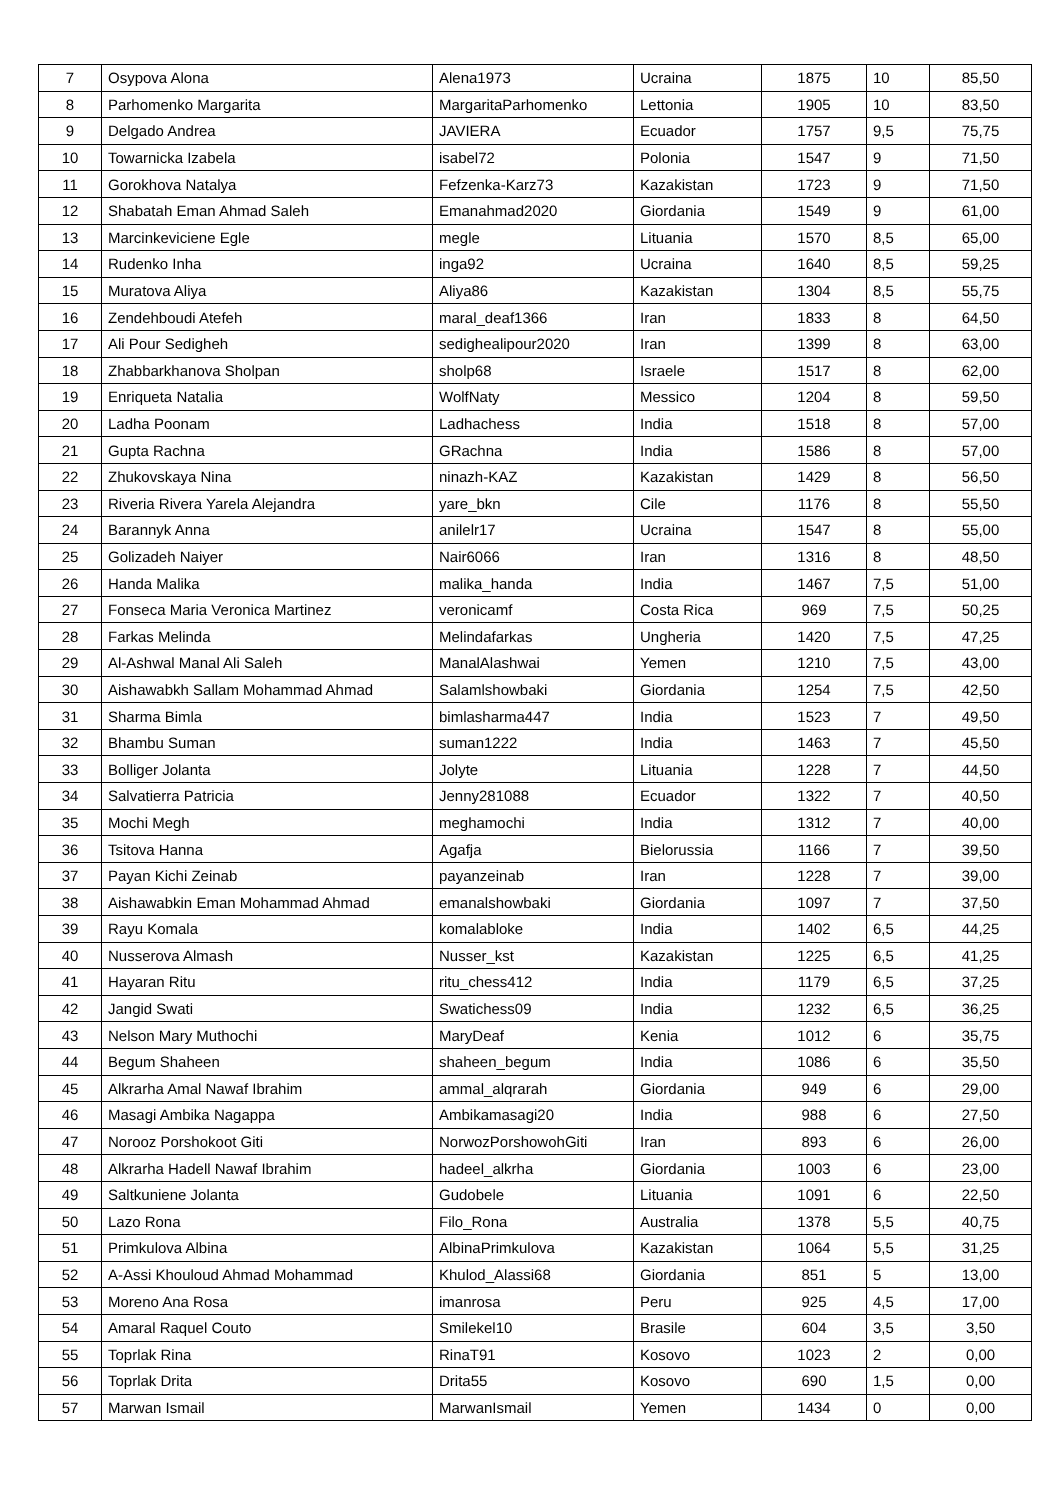| 7 | Osypova Alona | Alena1973 | Ucraina | 1875 | 10 | 85,50 |
| 8 | Parhomenko Margarita | MargaritaParhomenko | Lettonia | 1905 | 10 | 83,50 |
| 9 | Delgado Andrea | JAVIERA | Ecuador | 1757 | 9,5 | 75,75 |
| 10 | Towarnicka Izabela | isabel72 | Polonia | 1547 | 9 | 71,50 |
| 11 | Gorokhova Natalya | Fefzenka-Karz73 | Kazakistan | 1723 | 9 | 71,50 |
| 12 | Shabatah Eman Ahmad Saleh | Emanahmad2020 | Giordania | 1549 | 9 | 61,00 |
| 13 | Marcinkeviciene Egle | megle | Lituania | 1570 | 8,5 | 65,00 |
| 14 | Rudenko Inha | inga92 | Ucraina | 1640 | 8,5 | 59,25 |
| 15 | Muratova Aliya | Aliya86 | Kazakistan | 1304 | 8,5 | 55,75 |
| 16 | Zendehboudi Atefeh | maral_deaf1366 | Iran | 1833 | 8 | 64,50 |
| 17 | Ali Pour Sedigheh | sedighealipour2020 | Iran | 1399 | 8 | 63,00 |
| 18 | Zhabbarkhanova Sholpan | sholp68 | Israele | 1517 | 8 | 62,00 |
| 19 | Enriqueta Natalia | WolfNaty | Messico | 1204 | 8 | 59,50 |
| 20 | Ladha Poonam | Ladhachess | India | 1518 | 8 | 57,00 |
| 21 | Gupta Rachna | GRachna | India | 1586 | 8 | 57,00 |
| 22 | Zhukovskaya Nina | ninazh-KAZ | Kazakistan | 1429 | 8 | 56,50 |
| 23 | Riveria Rivera Yarela Alejandra | yare_bkn | Cile | 1176 | 8 | 55,50 |
| 24 | Barannyk Anna | anilelr17 | Ucraina | 1547 | 8 | 55,00 |
| 25 | Golizadeh Naiyer | Nair6066 | Iran | 1316 | 8 | 48,50 |
| 26 | Handa Malika | malika_handa | India | 1467 | 7,5 | 51,00 |
| 27 | Fonseca Maria Veronica Martinez | veronicamf | Costa Rica | 969 | 7,5 | 50,25 |
| 28 | Farkas Melinda | Melindafarkas | Ungheria | 1420 | 7,5 | 47,25 |
| 29 | Al-Ashwal Manal Ali Saleh | ManalAlashwai | Yemen | 1210 | 7,5 | 43,00 |
| 30 | Aishawabkh Sallam Mohammad Ahmad | Salamlshowbaki | Giordania | 1254 | 7,5 | 42,50 |
| 31 | Sharma Bimla | bimlasharma447 | India | 1523 | 7 | 49,50 |
| 32 | Bhambu Suman | suman1222 | India | 1463 | 7 | 45,50 |
| 33 | Bolliger Jolanta | Jolyte | Lituania | 1228 | 7 | 44,50 |
| 34 | Salvatierra Patricia | Jenny281088 | Ecuador | 1322 | 7 | 40,50 |
| 35 | Mochi Megh | meghamochi | India | 1312 | 7 | 40,00 |
| 36 | Tsitova Hanna | Agafja | Bielorussia | 1166 | 7 | 39,50 |
| 37 | Payan Kichi Zeinab | payanzeinab | Iran | 1228 | 7 | 39,00 |
| 38 | Aishawabkin Eman Mohammad Ahmad | emanalshowbaki | Giordania | 1097 | 7 | 37,50 |
| 39 | Rayu Komala | komalabloke | India | 1402 | 6,5 | 44,25 |
| 40 | Nusserova Almash | Nusser_kst | Kazakistan | 1225 | 6,5 | 41,25 |
| 41 | Hayaran Ritu | ritu_chess412 | India | 1179 | 6,5 | 37,25 |
| 42 | Jangid Swati | Swatichess09 | India | 1232 | 6,5 | 36,25 |
| 43 | Nelson Mary Muthochi | MaryDeaf | Kenia | 1012 | 6 | 35,75 |
| 44 | Begum Shaheen | shaheen_begum | India | 1086 | 6 | 35,50 |
| 45 | Alkrarha Amal Nawaf Ibrahim | ammal_alqrarah | Giordania | 949 | 6 | 29,00 |
| 46 | Masagi Ambika Nagappa | Ambikamasagi20 | India | 988 | 6 | 27,50 |
| 47 | Norooz Porshokoot Giti | NorwozPorshowohGiti | Iran | 893 | 6 | 26,00 |
| 48 | Alkrarha Hadell Nawaf Ibrahim | hadeel_alkrha | Giordania | 1003 | 6 | 23,00 |
| 49 | Saltkuniene Jolanta | Gudobele | Lituania | 1091 | 6 | 22,50 |
| 50 | Lazo Rona | Filo_Rona | Australia | 1378 | 5,5 | 40,75 |
| 51 | Primkulova Albina | AlbinaPrimkulova | Kazakistan | 1064 | 5,5 | 31,25 |
| 52 | A-Assi Khouloud Ahmad Mohammad | Khulod_Alassi68 | Giordania | 851 | 5 | 13,00 |
| 53 | Moreno Ana Rosa | imanrosa | Peru | 925 | 4,5 | 17,00 |
| 54 | Amaral Raquel Couto | Smilekel10 | Brasile | 604 | 3,5 | 3,50 |
| 55 | Toprlak Rina | RinaT91 | Kosovo | 1023 | 2 | 0,00 |
| 56 | Toprlak Drita | Drita55 | Kosovo | 690 | 1,5 | 0,00 |
| 57 | Marwan Ismail | MarwanIsmail | Yemen | 1434 | 0 | 0,00 |